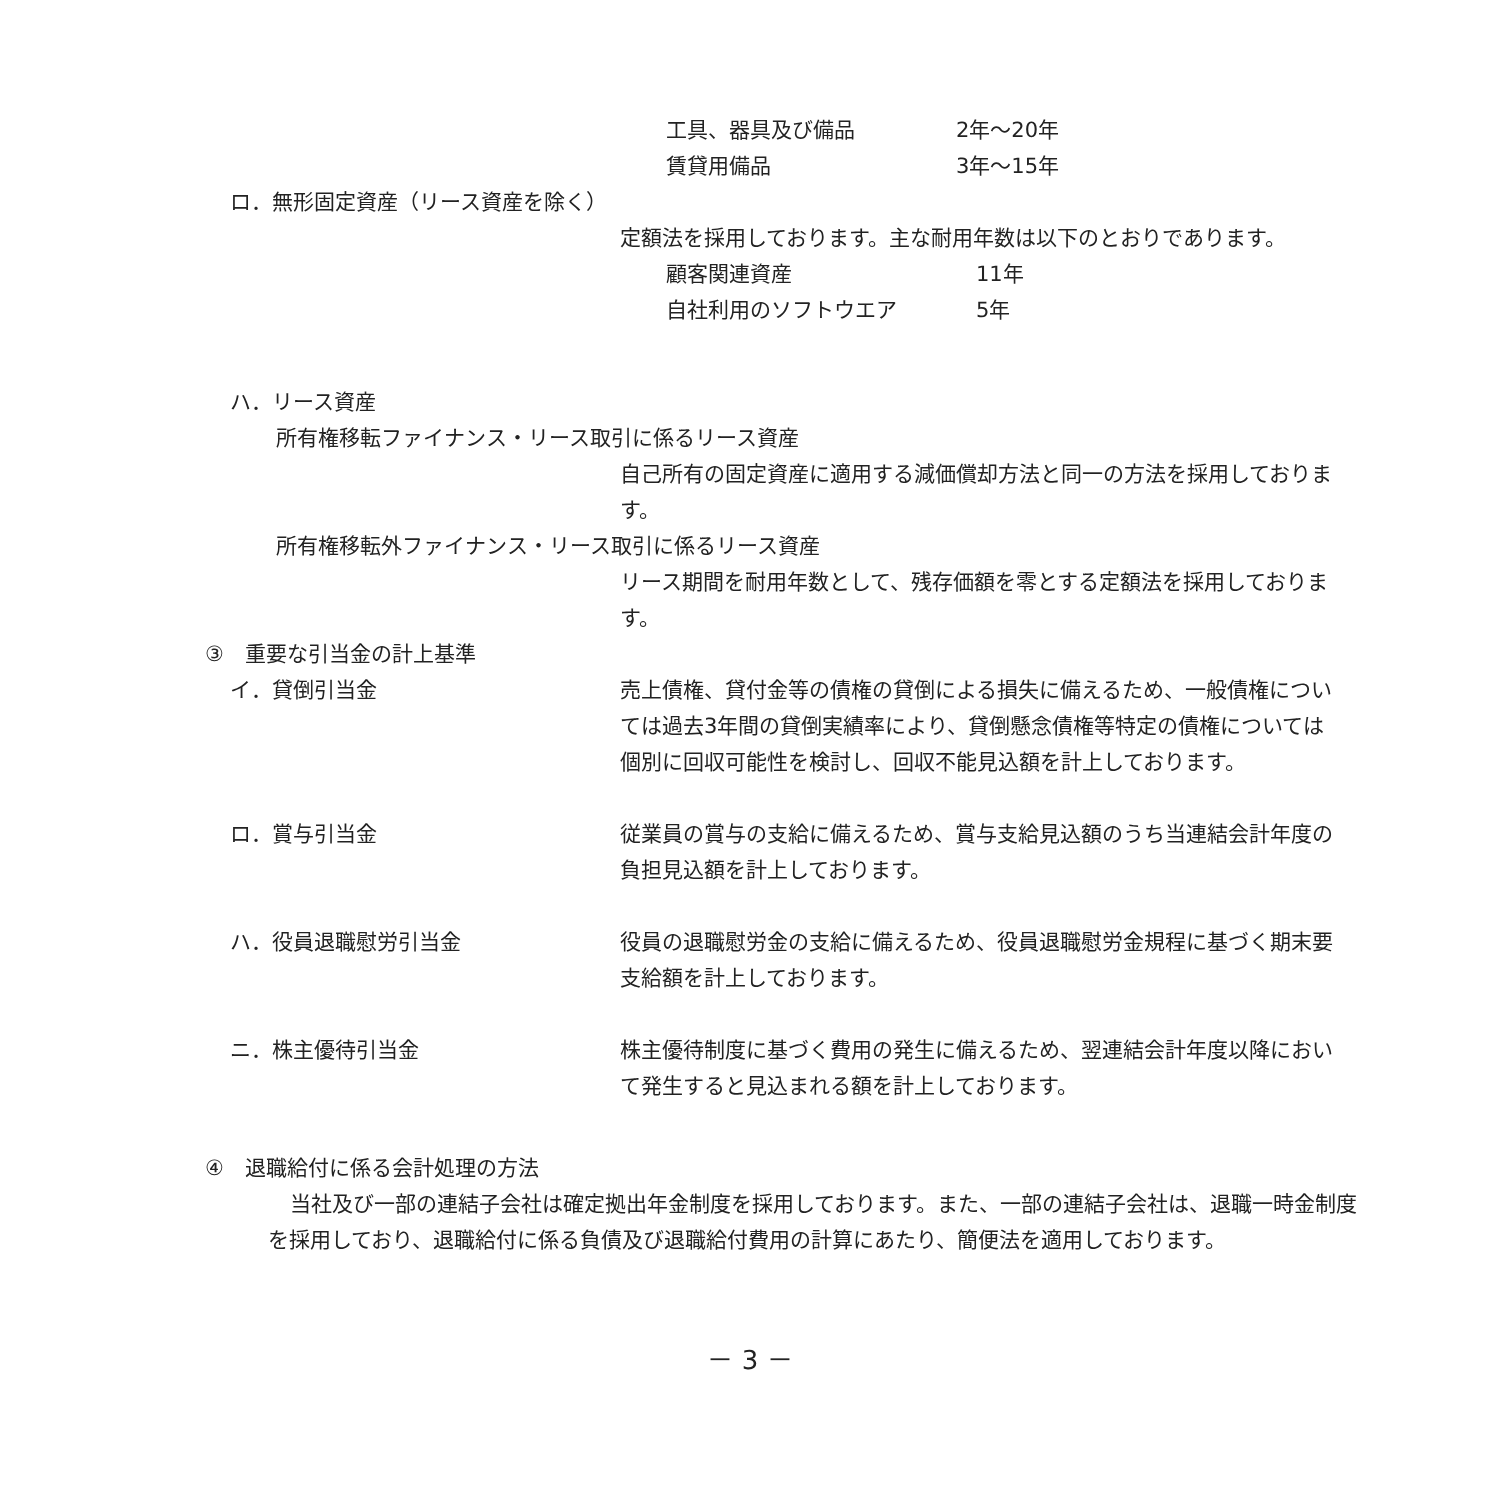工具、器具及び備品 2年～20年
賃貸用備品 3年～15年
ロ．無形固定資産（リース資産を除く）
定額法を採用しております。主な耐用年数は以下のとおりであります。
顧客関連資産 11年
自社利用のソフトウエア 5年
ハ．リース資産
所有権移転ファイナンス・リース取引に係るリース資産
自己所有の固定資産に適用する減価償却方法と同一の方法を採用しております。
所有権移転外ファイナンス・リース取引に係るリース資産
リース期間を耐用年数として、残存価額を零とする定額法を採用しております。
③　重要な引当金の計上基準
イ．貸倒引当金 売上債権、貸付金等の債権の貸倒による損失に備えるため、一般債権については過去3年間の貸倒実績率により、貸倒懸念債権等特定の債権については個別に回収可能性を検討し、回収不能見込額を計上しております。
ロ．賞与引当金 従業員の賞与の支給に備えるため、賞与支給見込額のうち当連結会計年度の負担見込額を計上しております。
ハ．役員退職慰労引当金 役員の退職慰労金の支給に備えるため、役員退職慰労金規程に基づく期末要支給額を計上しております。
ニ．株主優待引当金 株主優待制度に基づく費用の発生に備えるため、翌連結会計年度以降において発生すると見込まれる額を計上しております。
④　退職給付に係る会計処理の方法
当社及び一部の連結子会社は確定拠出年金制度を採用しております。また、一部の連結子会社は、退職一時金制度を採用しており、退職給付に係る負債及び退職給付費用の計算にあたり、簡便法を適用しております。
－ 3 －